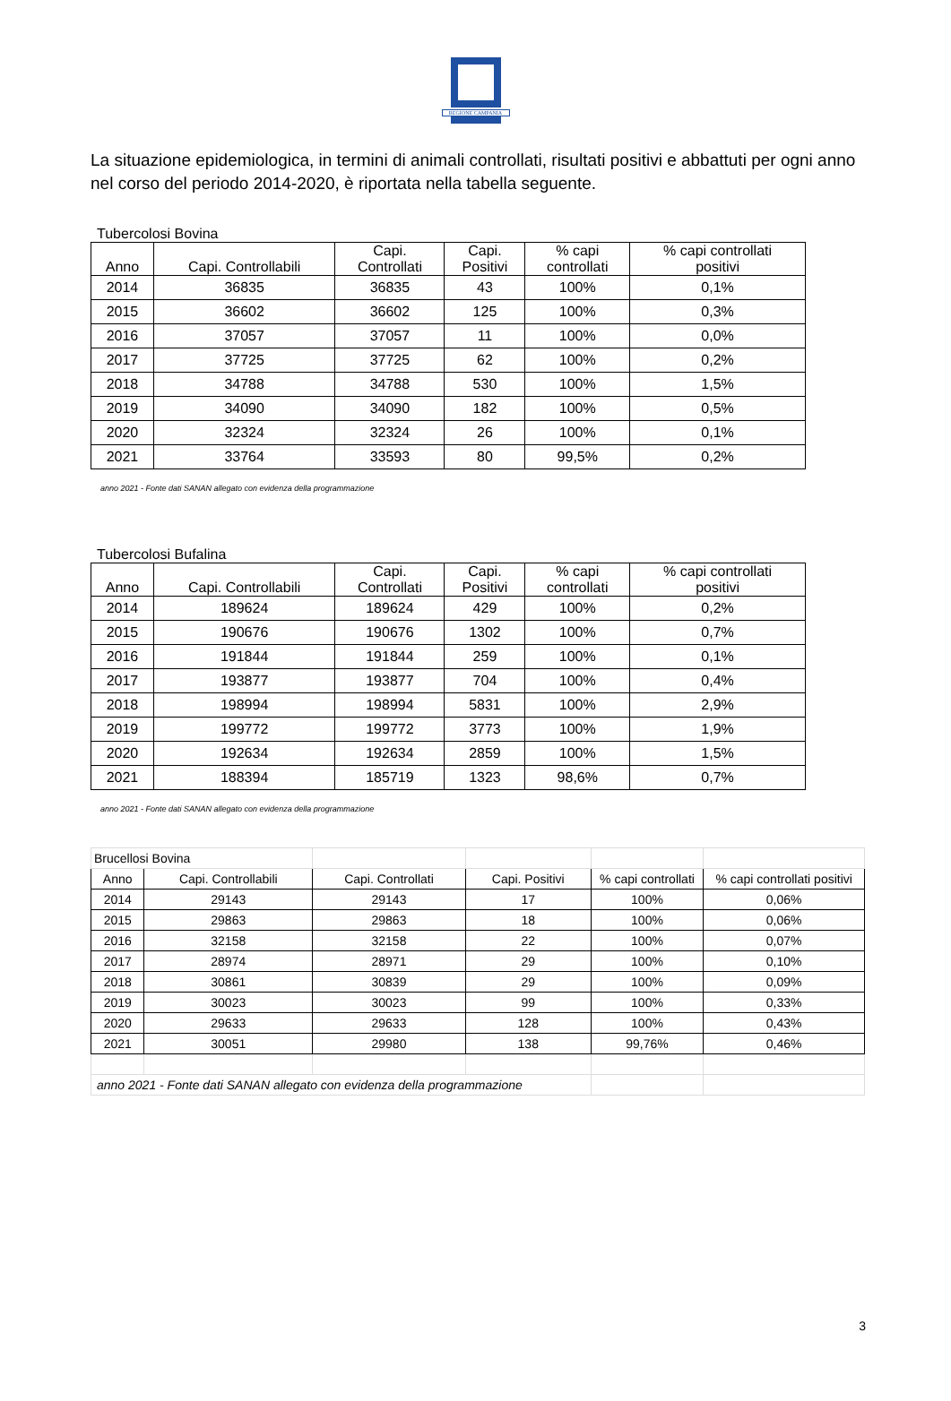REGIONE CAMPANIA
La situazione epidemiologica, in termini di animali controllati, risultati positivi e abbattuti per ogni anno nel corso del periodo 2014-2020, è riportata nella tabella seguente.
Tubercolosi Bovina
| Anno | Capi. Controllabili | Capi. Controllati | Capi. Positivi | % capi controllati | % capi controllati positivi |
| --- | --- | --- | --- | --- | --- |
| 2014 | 36835 | 36835 | 43 | 100% | 0,1% |
| 2015 | 36602 | 36602 | 125 | 100% | 0,3% |
| 2016 | 37057 | 37057 | 11 | 100% | 0,0% |
| 2017 | 37725 | 37725 | 62 | 100% | 0,2% |
| 2018 | 34788 | 34788 | 530 | 100% | 1,5% |
| 2019 | 34090 | 34090 | 182 | 100% | 0,5% |
| 2020 | 32324 | 32324 | 26 | 100% | 0,1% |
| 2021 | 33764 | 33593 | 80 | 99,5% | 0,2% |
anno 2021 - Fonte dati SANAN allegato con evidenza della programmazione
Tubercolosi Bufalina
| Anno | Capi. Controllabili | Capi. Controllati | Capi. Positivi | % capi controllati | % capi controllati positivi |
| --- | --- | --- | --- | --- | --- |
| 2014 | 189624 | 189624 | 429 | 100% | 0,2% |
| 2015 | 190676 | 190676 | 1302 | 100% | 0,7% |
| 2016 | 191844 | 191844 | 259 | 100% | 0,1% |
| 2017 | 193877 | 193877 | 704 | 100% | 0,4% |
| 2018 | 198994 | 198994 | 5831 | 100% | 2,9% |
| 2019 | 199772 | 199772 | 3773 | 100% | 1,9% |
| 2020 | 192634 | 192634 | 2859 | 100% | 1,5% |
| 2021 | 188394 | 185719 | 1323 | 98,6% | 0,7% |
anno 2021 - Fonte dati SANAN allegato con evidenza della programmazione
| Brucellosi Bovina | | | | | |
| Anno | Capi. Controllabili | Capi. Controllati | Capi. Positivi | % capi controllati | % capi controllati positivi |
| 2014 | 29143 | 29143 | 17 | 100% | 0,06% |
| 2015 | 29863 | 29863 | 18 | 100% | 0,06% |
| 2016 | 32158 | 32158 | 22 | 100% | 0,07% |
| 2017 | 28974 | 28971 | 29 | 100% | 0,10% |
| 2018 | 30861 | 30839 | 29 | 100% | 0,09% |
| 2019 | 30023 | 30023 | 99 | 100% | 0,33% |
| 2020 | 29633 | 29633 | 128 | 100% | 0,43% |
| 2021 | 30051 | 29980 | 138 | 99,76% | 0,46% |
| anno 2021 - Fonte dati SANAN allegato con evidenza della programmazione | | | | | |
3